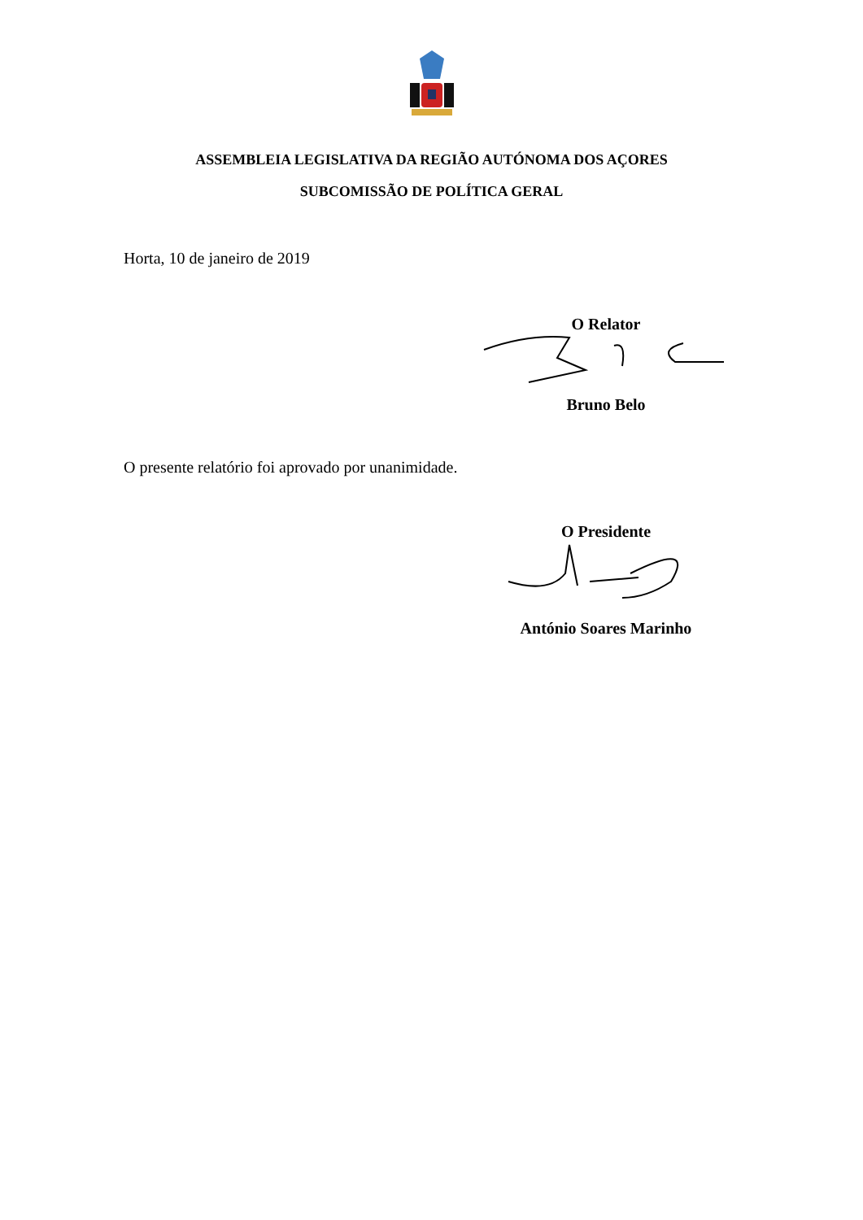ASSEMBLEIA LEGISLATIVA DA REGIÃO AUTÓNOMA DOS AÇORES
SUBCOMISSÃO DE POLÍTICA GERAL
Horta, 10 de janeiro de 2019
O Relator
Bruno Belo
O presente relatório foi aprovado por unanimidade.
O Presidente
António Soares Marinho